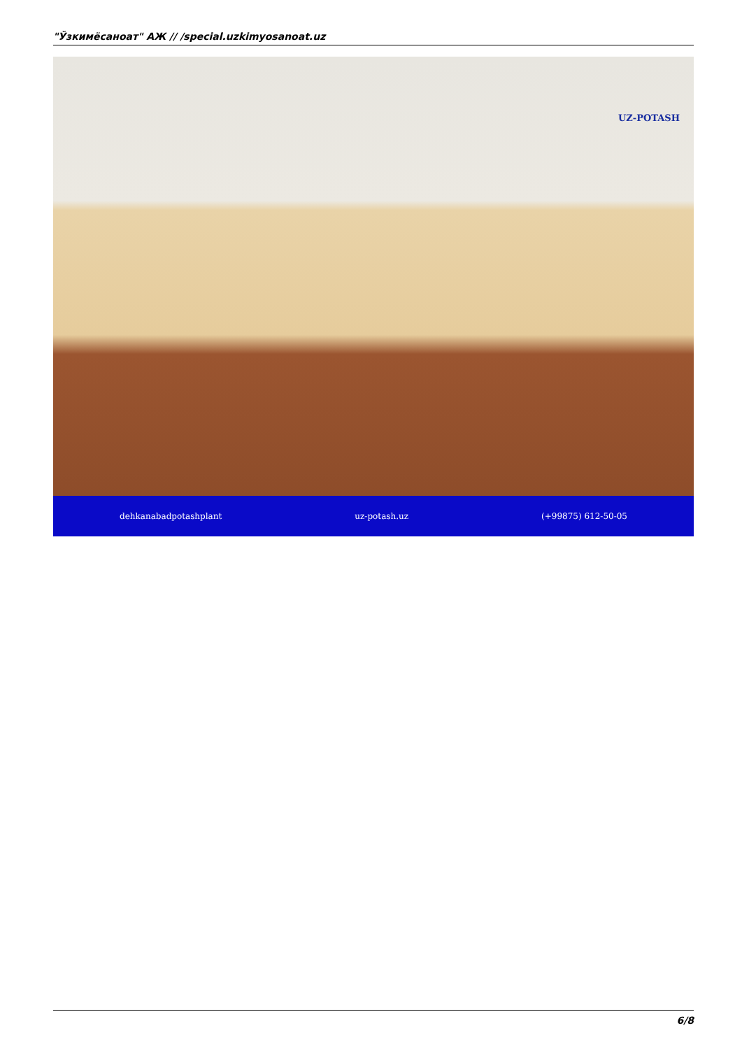"Ўзкимёсаноат" АЖ // /special.uzkimyosanoat.uz
UZ-POTASH
dehkanabadpotashplant uz-potash.uz (+99875) 612-50-05
6/8